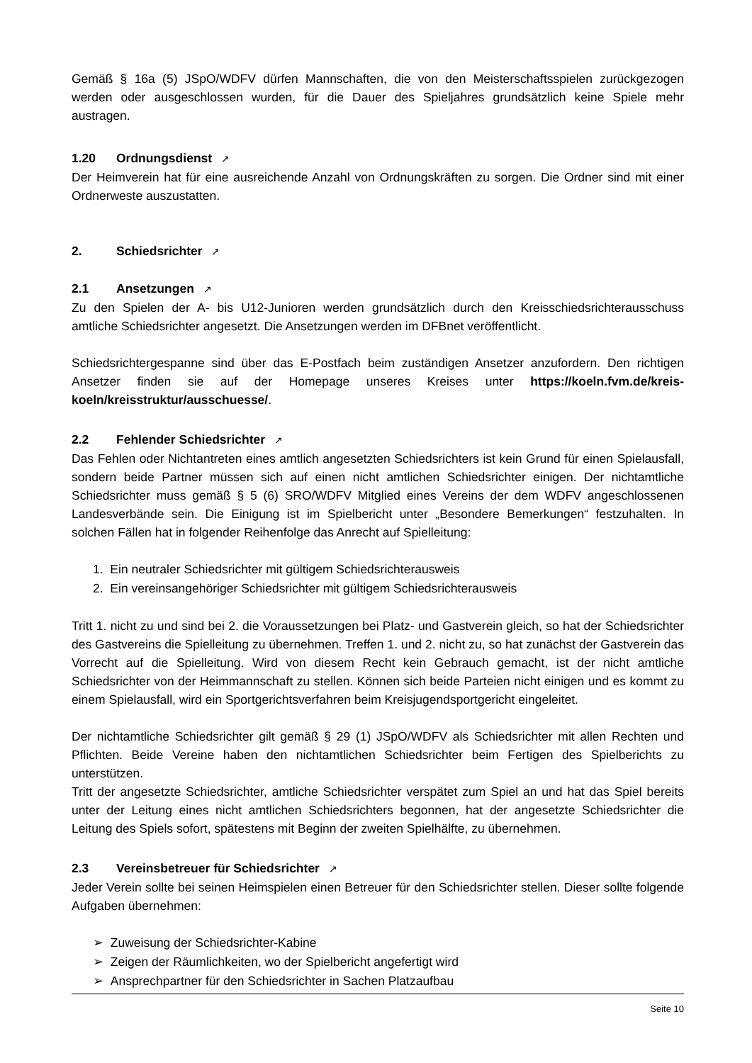Gemäß § 16a (5) JSpO/WDFV dürfen Mannschaften, die von den Meisterschaftsspielen zurückgezogen werden oder ausgeschlossen wurden, für die Dauer des Spieljahres grundsätzlich keine Spiele mehr austragen.
1.20 Ordnungsdienst ↗
Der Heimverein hat für eine ausreichende Anzahl von Ordnungskräften zu sorgen. Die Ordner sind mit einer Ordnerweste auszustatten.
2. Schiedsrichter ↗
2.1 Ansetzungen ↗
Zu den Spielen der A- bis U12-Junioren werden grundsätzlich durch den Kreisschiedsrichterausschuss amtliche Schiedsrichter angesetzt. Die Ansetzungen werden im DFBnet veröffentlicht.
Schiedsrichtergespanne sind über das E-Postfach beim zuständigen Ansetzer anzufordern. Den richtigen Ansetzer finden sie auf der Homepage unseres Kreises unter https://koeln.fvm.de/kreis-koeln/kreisstruktur/ausschuesse/.
2.2 Fehlender Schiedsrichter ↗
Das Fehlen oder Nichtantreten eines amtlich angesetzten Schiedsrichters ist kein Grund für einen Spielausfall, sondern beide Partner müssen sich auf einen nicht amtlichen Schiedsrichter einigen. Der nichtamtliche Schiedsrichter muss gemäß § 5 (6) SRO/WDFV Mitglied eines Vereins der dem WDFV angeschlossenen Landesverbände sein. Die Einigung ist im Spielbericht unter „Besondere Bemerkungen“ festzuhalten. In solchen Fällen hat in folgender Reihenfolge das Anrecht auf Spielleitung:
1. Ein neutraler Schiedsrichter mit gültigem Schiedsrichterausweis
2. Ein vereinsangehöriger Schiedsrichter mit gültigem Schiedsrichterausweis
Tritt 1. nicht zu und sind bei 2. die Voraussetzungen bei Platz- und Gastverein gleich, so hat der Schiedsrichter des Gastvereins die Spielleitung zu übernehmen. Treffen 1. und 2. nicht zu, so hat zunächst der Gastverein das Vorrecht auf die Spielleitung. Wird von diesem Recht kein Gebrauch gemacht, ist der nicht amtliche Schiedsrichter von der Heimmannschaft zu stellen. Können sich beide Parteien nicht einigen und es kommt zu einem Spielausfall, wird ein Sportgerichtsverfahren beim Kreisjugendsportgericht eingeleitet.
Der nichtamtliche Schiedsrichter gilt gemäß § 29 (1) JSpO/WDFV als Schiedsrichter mit allen Rechten und Pflichten. Beide Vereine haben den nichtamtlichen Schiedsrichter beim Fertigen des Spielberichts zu unterstützen.
Tritt der angesetzte Schiedsrichter, amtliche Schiedsrichter verspätet zum Spiel an und hat das Spiel bereits unter der Leitung eines nicht amtlichen Schiedsrichters begonnen, hat der angesetzte Schiedsrichter die Leitung des Spiels sofort, spätestens mit Beginn der zweiten Spielhälfte, zu übernehmen.
2.3 Vereinsbetreuer für Schiedsrichter ↗
Jeder Verein sollte bei seinen Heimspielen einen Betreuer für den Schiedsrichter stellen. Dieser sollte folgende Aufgaben übernehmen:
➢ Zuweisung der Schiedsrichter-Kabine
➢ Zeigen der Räumlichkeiten, wo der Spielbericht angefertigt wird
➢ Ansprechpartner für den Schiedsrichter in Sachen Platzaufbau
Seite 10